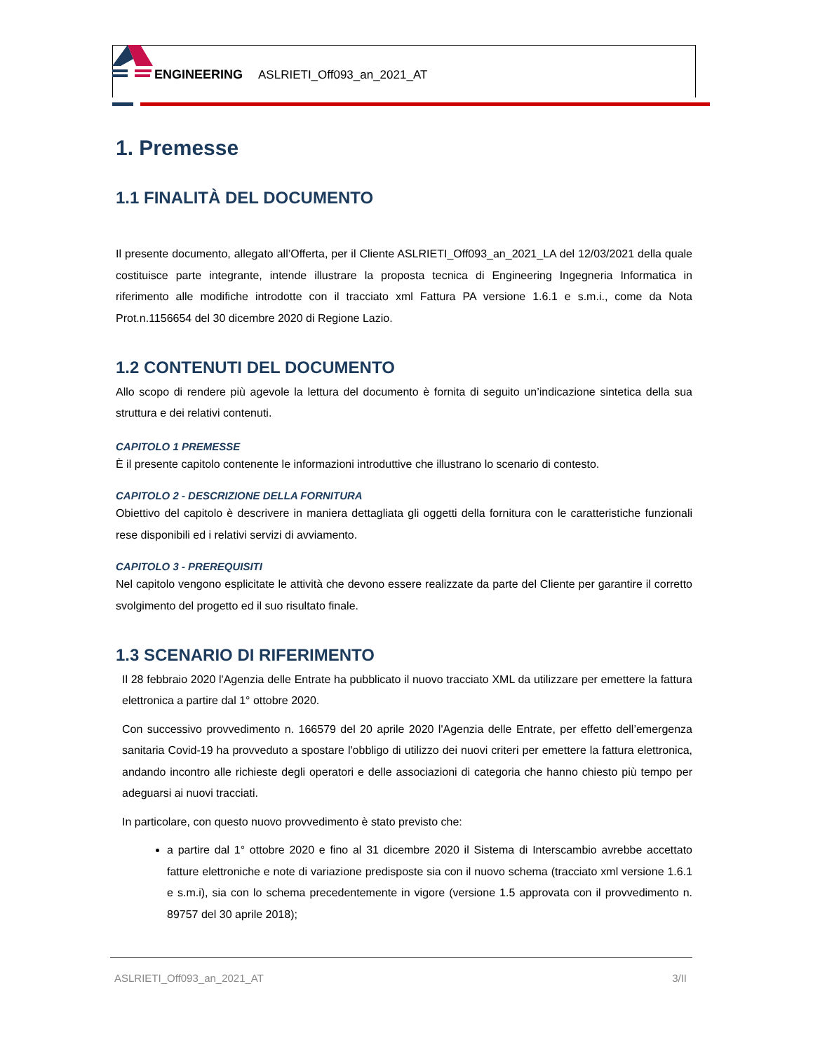ENGINEERING ASLRIETI_Off093_an_2021_AT
1. Premesse
1.1 FINALITÀ DEL DOCUMENTO
Il presente documento, allegato all’Offerta, per il Cliente ASLRIETI_Off093_an_2021_LA del 12/03/2021 della quale costituisce parte integrante, intende illustrare la proposta tecnica di Engineering Ingegneria Informatica in riferimento alle modifiche introdotte con il tracciato xml Fattura PA versione 1.6.1 e s.m.i., come da Nota Prot.n.1156654 del 30 dicembre 2020 di Regione Lazio.
1.2 CONTENUTI DEL DOCUMENTO
Allo scopo di rendere più agevole la lettura del documento è fornita di seguito un’indicazione sintetica della sua struttura e dei relativi contenuti.
CAPITOLO 1 PREMESSE
È il presente capitolo contenente le informazioni introduttive che illustrano lo scenario di contesto.
CAPITOLO 2 - DESCRIZIONE DELLA FORNITURA
Obiettivo del capitolo è descrivere in maniera dettagliata gli oggetti della fornitura con le caratteristiche funzionali rese disponibili ed i relativi servizi di avviamento.
CAPITOLO 3 - PREREQUISITI
Nel capitolo vengono esplicitate le attività che devono essere realizzate da parte del Cliente per garantire il corretto svolgimento del progetto ed il suo risultato finale.
1.3 SCENARIO DI RIFERIMENTO
Il 28 febbraio 2020 l'Agenzia delle Entrate ha pubblicato il nuovo tracciato XML da utilizzare per emettere la fattura elettronica a partire dal 1° ottobre 2020.
Con successivo provvedimento n. 166579 del 20 aprile 2020 l'Agenzia delle Entrate, per effetto dell’emergenza sanitaria Covid-19 ha provveduto a spostare l'obbligo di utilizzo dei nuovi criteri per emettere la fattura elettronica, andando incontro alle richieste degli operatori e delle associazioni di categoria che hanno chiesto più tempo per adeguarsi ai nuovi tracciati.
In particolare, con questo nuovo provvedimento è stato previsto che:
a partire dal 1° ottobre 2020 e fino al 31 dicembre 2020 il Sistema di Interscambio avrebbe accettato fatture elettroniche e note di variazione predisposte sia con il nuovo schema (tracciato xml versione 1.6.1 e s.m.i), sia con lo schema precedentemente in vigore (versione 1.5 approvata con il provvedimento n. 89757 del 30 aprile 2018);
ASLRIETI_Off093_an_2021_AT 3/II